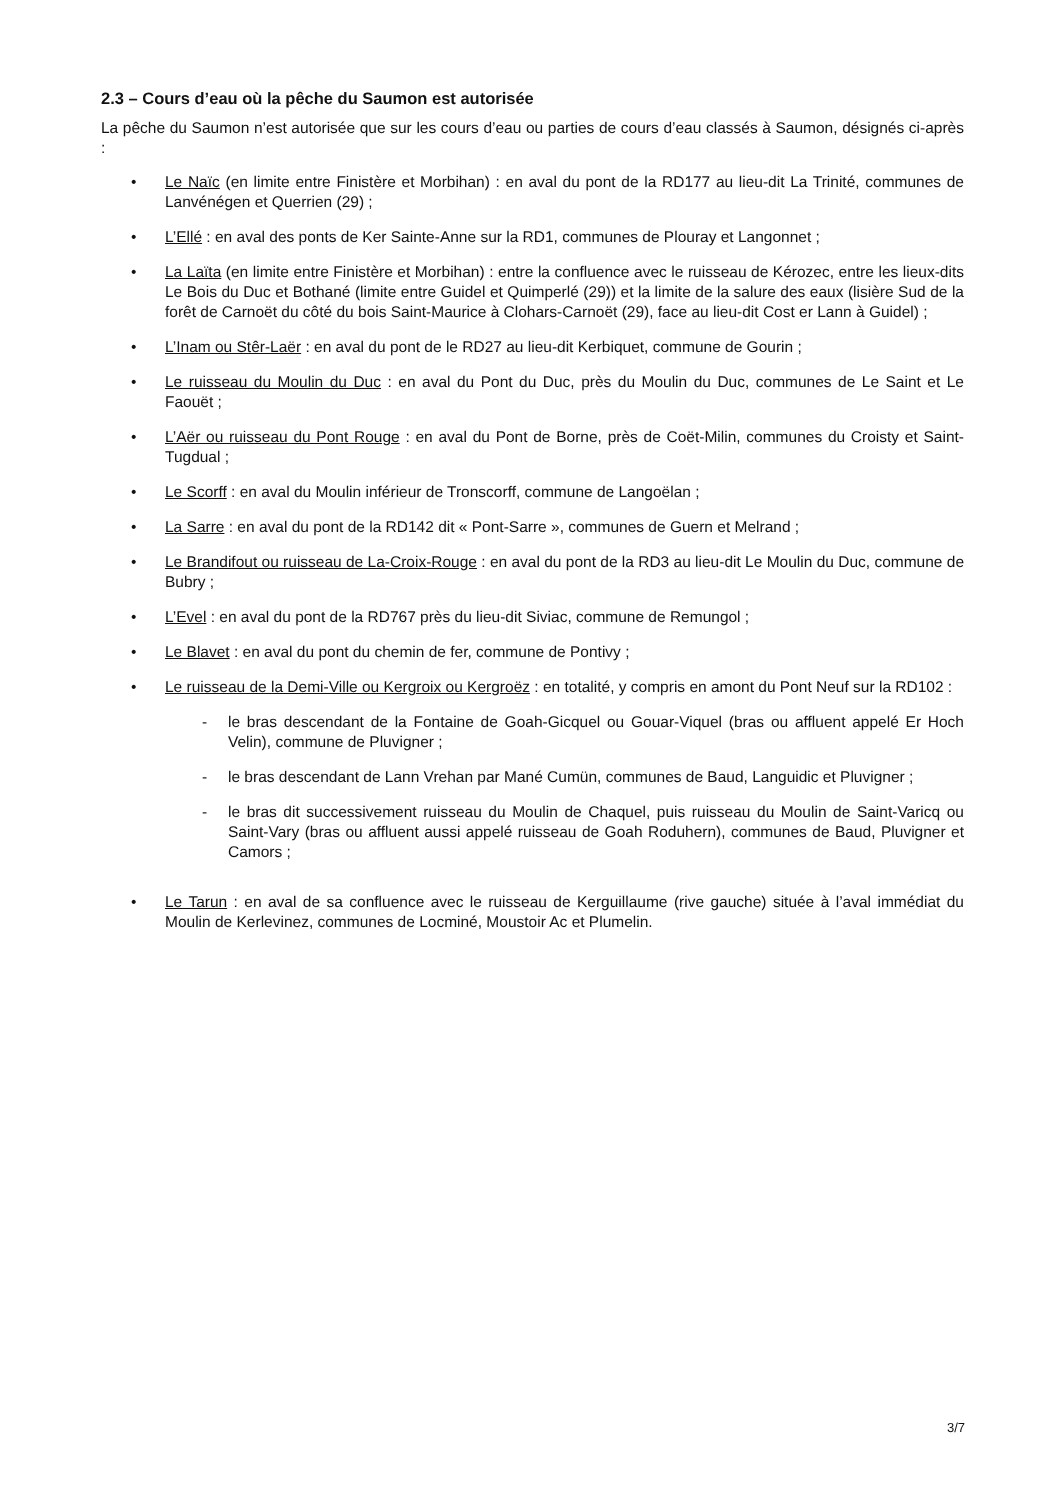2.3 – Cours d’eau où la pêche du Saumon est autorisée
La pêche du Saumon n’est autorisée que sur les cours d’eau ou parties de cours d’eau classés à Saumon, désignés ci-après :
• Le Naïc (en limite entre Finistère et Morbihan) : en aval du pont de la RD177 au lieu-dit La Trinité, communes de Lanvénégen et Querrien (29) ;
• L’Ellé : en aval des ponts de Ker Sainte-Anne sur la RD1, communes de Plouray et Langonnet ;
• La Laïta (en limite entre Finistère et Morbihan) : entre la confluence avec le ruisseau de Kérozec, entre les lieux-dits Le Bois du Duc et Bothané (limite entre Guidel et Quimperlé (29)) et la limite de la salure des eaux (lisière Sud de la forêt de Carnoët du côté du bois Saint-Maurice à Clohars-Carnoët (29), face au lieu-dit Cost er Lann à Guidel) ;
• L’Inam ou Stêr-Laër : en aval du pont de le RD27 au lieu-dit Kerbiquet, commune de Gourin ;
• Le ruisseau du Moulin du Duc : en aval du Pont du Duc, près du Moulin du Duc, communes de Le Saint et Le Faouët ;
• L’Aër ou ruisseau du Pont Rouge : en aval du Pont de Borne, près de Coët-Milin, communes du Croisty et Saint-Tugdual ;
• Le Scorff : en aval du Moulin inférieur de Tronscorff, commune de Langoëlan ;
• La Sarre : en aval du pont de la RD142 dit « Pont-Sarre », communes de Guern et Melrand ;
• Le Brandifout ou ruisseau de La-Croix-Rouge : en aval du pont de la RD3 au lieu-dit Le Moulin du Duc, commune de Bubry ;
• L’Evel : en aval du pont de la RD767 près du lieu-dit Siviac, commune de Remungol ;
• Le Blavet : en aval du pont du chemin de fer, commune de Pontivy ;
• Le ruisseau de la Demi-Ville ou Kergroix ou Kergroëz : en totalité, y compris en amont du Pont Neuf sur la RD102 :
- le bras descendant de la Fontaine de Goah-Gicquel ou Gouar-Viquel (bras ou affluent appelé Er Hoch Velin), commune de Pluvigner ;
- le bras descendant de Lann Vrehan par Mané Cumün, communes de Baud, Languidic et Pluvigner ;
- le bras dit successivement ruisseau du Moulin de Chaquel, puis ruisseau du Moulin de Saint-Varicq ou Saint-Vary (bras ou affluent aussi appelé ruisseau de Goah Roduhern), communes de Baud, Pluvigner et Camors ;
• Le Tarun : en aval de sa confluence avec le ruisseau de Kerguillaume (rive gauche) située à l’aval immédiat du Moulin de Kerlevinez, communes de Locminé, Moustoir Ac et Plumelin.
3/7